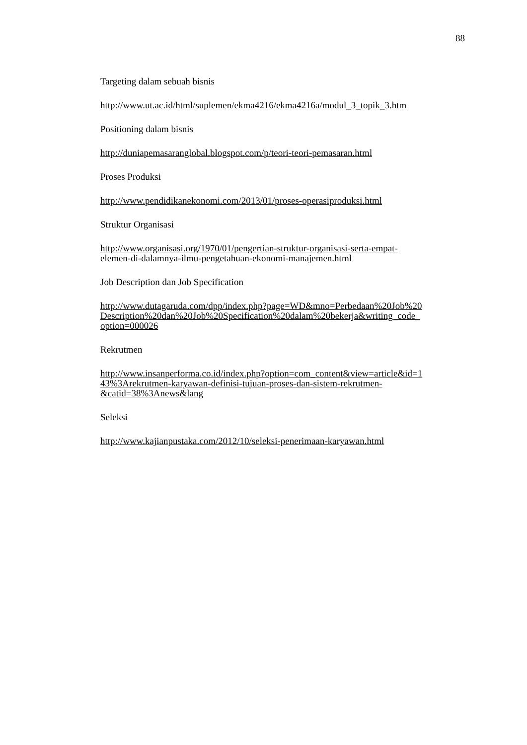88
Targeting dalam sebuah bisnis
http://www.ut.ac.id/html/suplemen/ekma4216/ekma4216a/modul_3_topik_3.htm
Positioning dalam bisnis
http://duniapemasaranglobal.blogspot.com/p/teori-teori-pemasaran.html
Proses Produksi
http://www.pendidikanekonomi.com/2013/01/proses-operasiproduksi.html
Struktur Organisasi
http://www.organisasi.org/1970/01/pengertian-struktur-organisasi-serta-empat-
elemen-di-dalamnya-ilmu-pengetahuan-ekonomi-manajemen.html
Job Description dan Job Specification
http://www.dutagaruda.com/dpp/index.php?page=WD&mno=Perbedaan%20Job%20
Description%20dan%20Job%20Specification%20dalam%20bekerja&writing_code_
option=000026
Rekrutmen
http://www.insanperforma.co.id/index.php?option=com_content&view=article&id=1
43%3Arekrutmen-karyawan-definisi-tujuan-proses-dan-sistem-rekrutmen-
&catid=38%3Anews&lang
Seleksi
http://www.kajianpustaka.com/2012/10/seleksi-penerimaan-karyawan.html